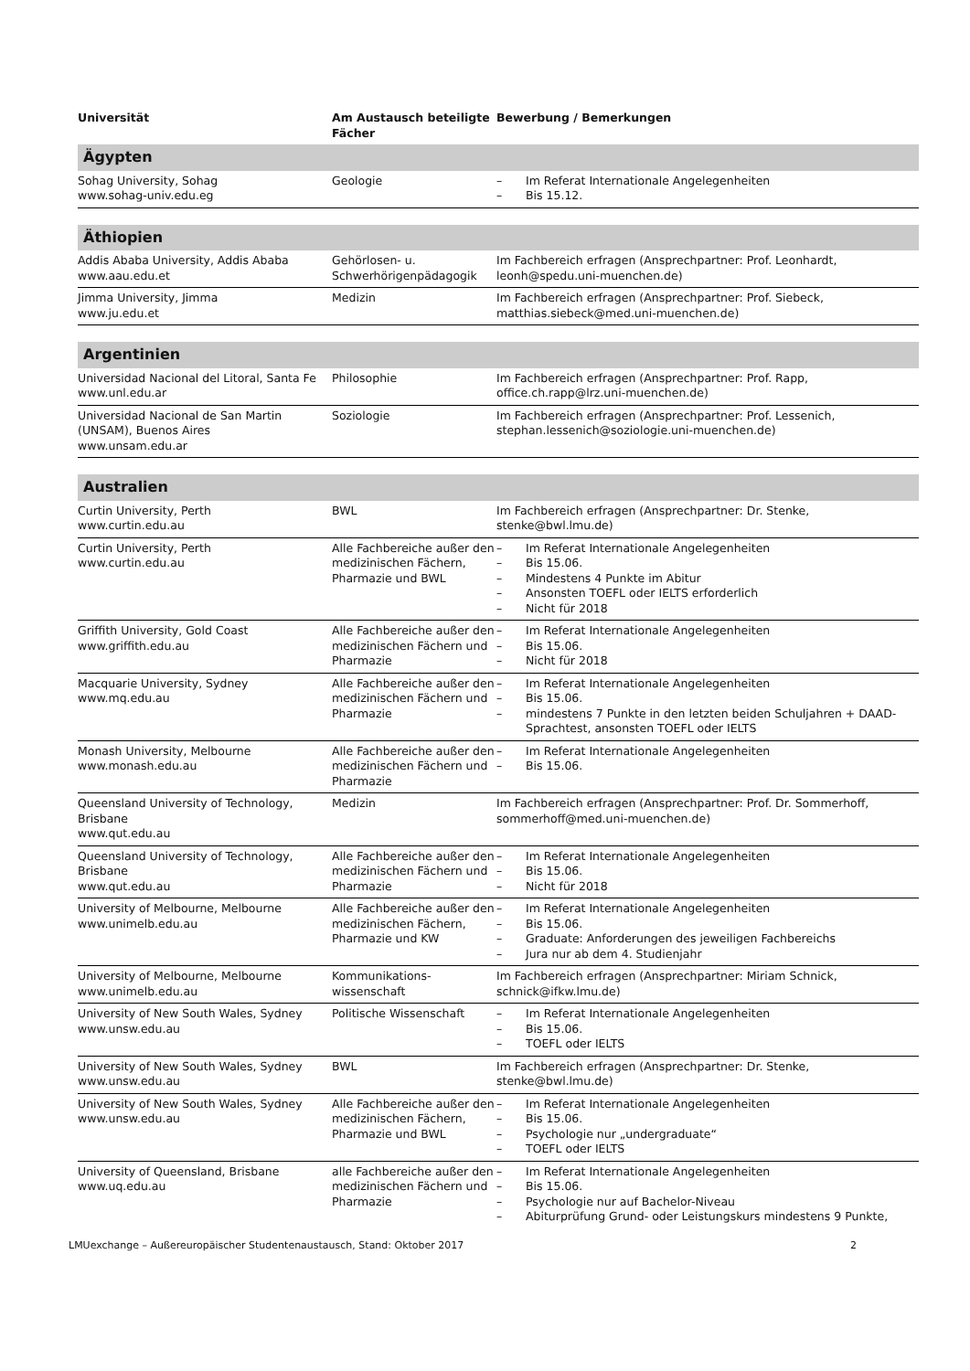| Universität | Am Austausch beteiligte Fächer | Bewerbung / Bemerkungen |
| --- | --- | --- |
| Ägypten | | |
| Sohag University, Sohag www.sohag-univ.edu.eg | Geologie | – Im Referat Internationale Angelegenheiten – Bis 15.12. |
| Äthiopien | | |
| Addis Ababa University, Addis Ababa www.aau.edu.et | Gehörlosen- u. Schwerhörigenpädagogik | Im Fachbereich erfragen (Ansprechpartner: Prof. Leonhardt, leonh@spedu.uni-muenchen.de) |
| Jimma University, Jimma www.ju.edu.et | Medizin | Im Fachbereich erfragen (Ansprechpartner: Prof. Siebeck, matthias.siebeck@med.uni-muenchen.de) |
| Argentinien | | |
| Universidad Nacional del Litoral, Santa Fe www.unl.edu.ar | Philosophie | Im Fachbereich erfragen (Ansprechpartner: Prof. Rapp, office.ch.rapp@lrz.uni-muenchen.de) |
| Universidad Nacional de San Martin (UNSAM), Buenos Aires www.unsam.edu.ar | Soziologie | Im Fachbereich erfragen (Ansprechpartner: Prof. Lessenich, stephan.lessenich@soziologie.uni-muenchen.de) |
| Australien | | |
| Curtin University, Perth www.curtin.edu.au | BWL | Im Fachbereich erfragen (Ansprechpartner: Dr. Stenke, stenke@bwl.lmu.de) |
| Curtin University, Perth www.curtin.edu.au | Alle Fachbereiche außer den medizinischen Fächern, Pharmazie und BWL | – Im Referat Internationale Angelegenheiten – Bis 15.06. – Mindestens 4 Punkte im Abitur – Ansonsten TOEFL oder IELTS erforderlich – Nicht für 2018 |
| Griffith University, Gold Coast www.griffith.edu.au | Alle Fachbereiche außer den medizinischen Fächern und Pharmazie | – Im Referat Internationale Angelegenheiten – Bis 15.06. – Nicht für 2018 |
| Macquarie University, Sydney www.mq.edu.au | Alle Fachbereiche außer den medizinischen Fächern und Pharmazie | – Im Referat Internationale Angelegenheiten – Bis 15.06. – mindestens 7 Punkte in den letzten beiden Schuljahren + DAAD-Sprachtest, ansonsten TOEFL oder IELTS |
| Monash University, Melbourne www.monash.edu.au | Alle Fachbereiche außer den medizinischen Fächern und Pharmazie | – Im Referat Internationale Angelegenheiten – Bis 15.06. |
| Queensland University of Technology, Brisbane www.qut.edu.au | Medizin | Im Fachbereich erfragen (Ansprechpartner: Prof. Dr. Sommerhoff, sommerhoff@med.uni-muenchen.de) |
| Queensland University of Technology, Brisbane www.qut.edu.au | Alle Fachbereiche außer den medizinischen Fächern und Pharmazie | – Im Referat Internationale Angelegenheiten – Bis 15.06. – Nicht für 2018 |
| University of Melbourne, Melbourne www.unimelb.edu.au | Alle Fachbereiche außer den medizinischen Fächern, Pharmazie und KW | – Im Referat Internationale Angelegenheiten – Bis 15.06. – Graduate: Anforderungen des jeweiligen Fachbereichs – Jura nur ab dem 4. Studienjahr |
| University of Melbourne, Melbourne www.unimelb.edu.au | Kommunikations-wissenschaft | Im Fachbereich erfragen (Ansprechpartner: Miriam Schnick, schnick@ifkw.lmu.de) |
| University of New South Wales, Sydney www.unsw.edu.au | Politische Wissenschaft | – Im Referat Internationale Angelegenheiten – Bis 15.06. – TOEFL oder IELTS |
| University of New South Wales, Sydney www.unsw.edu.au | BWL | Im Fachbereich erfragen (Ansprechpartner: Dr. Stenke, stenke@bwl.lmu.de) |
| University of New South Wales, Sydney www.unsw.edu.au | Alle Fachbereiche außer den medizinischen Fächern, Pharmazie und BWL | – Im Referat Internationale Angelegenheiten – Bis 15.06. – Psychologie nur „undergraduate“ – TOEFL oder IELTS |
| University of Queensland, Brisbane www.uq.edu.au | alle Fachbereiche außer den medizinischen Fächern und Pharmazie | – Im Referat Internationale Angelegenheiten – Bis 15.06. – Psychologie nur auf Bachelor-Niveau – Abiturprüfung Grund- oder Leistungskurs mindestens 9 Punkte, |
LMUexchange – Außereuropäischer Studentenaustausch, Stand: Oktober 2017 2